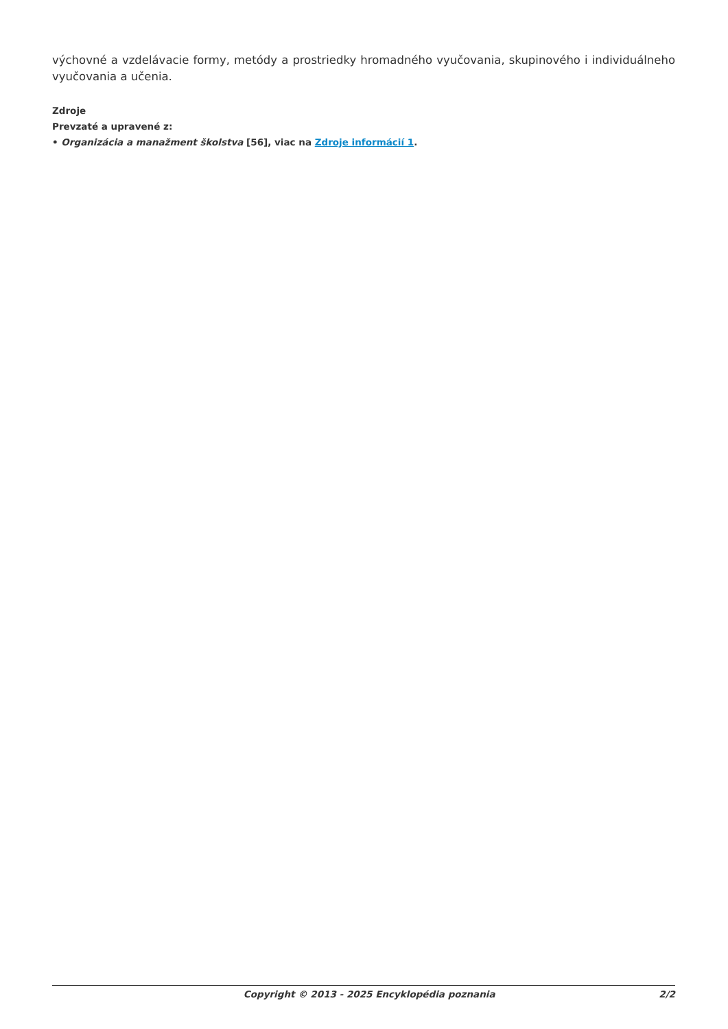výchovné a vzdelávacie formy, metódy a prostriedky hromadného vyučovania, skupinového i individuálneho vyučovania a učenia.
Zdroje
Prevzaté a upravené z:
• Organizácia a manažment školstva [56], viac na Zdroje informácií 1.
Copyright © 2013 - 2025 Encyklopédia poznania 2/2